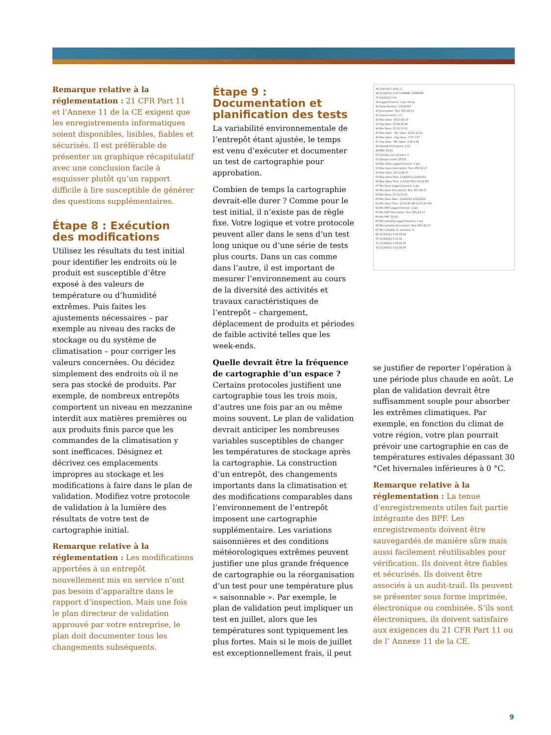Remarque relative à la réglementation : 21 CFR Part 11 et l’Annexe 11 de la CE exigent que les enregistrements informatiques soient disponibles, lisibles, fiables et sécurisés. Il est préférable de présenter un graphique récapitulatif avec une conclusion facile à esquisser plutôt qu’un rapport difficile à lire susceptible de générer des questions supplémentaires.
Étape 8 : Exécution des modifications
Utilisez les résultats du test initial pour identifier les endroits où le produit est susceptible d’être exposé à des valeurs de température ou d’humidité extrêmes. Puis faites les ajustements nécessaires – par exemple au niveau des racks de stockage ou du système de climatisation – pour corriger les valeurs concernées. Ou décidez simplement des endroits où il ne sera pas stocké de produits. Par exemple, de nombreux entrepôts comportent un niveau en mezzanine interdit aux matières premières ou aux produits finis parce que les commandes de la climatisation y sont inefficaces. Désignez et décrivez ces emplacements impropres au stockage et les modifications à faire dans le plan de validation. Modifiez votre protocole de validation à la lumière des résultats de votre test de cartographie initial.
Remarque relative à la réglementation : Les modifications apportées à un entrepôt nouvellement mis en service n’ont pas besoin d’apparaître dans le rapport d’inspection. Mais une fois le plan directeur de validation approuvé par votre entreprise, le plan doit documenter tous les changements subséquents.
Étape 9 : Documentation et planification des tests
La variabilité environnementale de l’entrepôt étant ajustée, le temps est venu d’exécuter et documenter un test de cartographie pour approbation.
Combien de temps la cartographie devrait-elle durer ? Comme pour le test initial, il n’existe pas de règle fixe. Votre logique et votre protocole peuvent aller dans le sens d’un test long unique ou d’une série de tests plus courts. Dans un cas comme dans l’autre, il est important de mesurer l’environnement au cours de la diversité des activités et travaux caractéristiques de l’entrepôt – chargement, déplacement de produits et périodes de faible activité telles que les week-ends.
Quelle devrait être la fréquence de cartographie d’un espace ?
Certains protocoles justifient une cartographie tous les trois mois, d’autres une fois par an ou même moins souvent. Le plan de validation devrait anticiper les nombreuses variables susceptibles de changer les températures de stockage après la cartographie. La construction d’un entrepôt, des changements importants dans la climatisation et des modifications comparables dans l’environnement de l’entrepôt imposent une cartographie supplémentaire. Les variations saisonnières et des conditions météorologiques extrêmes peuvent justifier une plus grande fréquence de cartographie ou la réorganisation d’un test pour une température plus « saisonnable ». Par exemple, le plan de validation peut impliquer un test en juillet, alors que les températures sont typiquement les plus fortes. Mais si le mois de juillet est exceptionnellement frais, il peut
34 Channel 1 Units: C
36 11/3/2011 1:00 CHANNEL SUMMARY
37 2/9/2012 0:00
38 Logger/Channel: 1-Jan Group
39 Serial Number: 11032003
40 Description: Test, RTU 29 17
41 Channel Units: C C
42 Max Value: 28.13 28.13
43 Avg Value: 20.46 20.46
44 Min Value: 15.51 15.51
45 Max Value - Min Value: 12.61 12.61
46 Max Value - Avg Value: 7.67 7.67
47 Avg Value - Min Value: 4.94 4.94
48 Standard Deviation: 2.53
49 MKT: 20.81
50 Lethality (in minutes): 0
51 Sample Count: 25719
52 Max Value Logger/Channel: 1-Jan
53 Max Value Description: Test, RTU 29 17
54 Max Value: 28.13 28.13
55 Max Value Date: 11/8/2011 11/8/2011
56 Max Value Time: 2:53:20 PM 2:53:20 PM
57 Min Value Logger/Channel: 1-Jan
58 Min Value Description: Test, RTU 29 17
59 Min Value: 15.51 15.51
60 Min Value Date: 1/16/2012 1/16/2012
61 Min Value Time: 12:03:20 AM 12:03:20 AM
62 Min MKT Logger/Channel: 1-Jan
63 Min MKT Description: Test, RTU 29 17
64 Min MKT: 20.81
65 Min Lethality Logger/Channel: 1-Jan
66 Min Lethality Description: Test, RTU 29 17
67 Min Lethality (in minutes): 0
69 11/3/2011 9:08 23.94
70 11/3/2011 9:13 24
71 11/3/2011 9:18 24.04
72 11/3/2011 9:23 24.06
se justifier de reporter l’opération à une période plus chaude en août. Le plan de validation devrait être suffisamment souple pour absorber les extrêmes climatiques. Par exemple, en fonction du climat de votre région, votre plan pourrait prévoir une cartographie en cas de températures estivales dépassant 30 °Cet hivernales inférieures à 0 °C.
Remarque relative à la réglementation : La tenue d’enregistrements utiles fait partie intégrante des BPF. Les enregistrements doivent être sauvegardés de manière sûre mais aussi facilement réutilisables pour vérification. Ils doivent être fiables et sécurisés. Ils doivent être associés à un audit-trail. Ils peuvent se présenter sous forme imprimée, électronique ou combinée. S’ils sont électroniques, ils doivent satisfaire aux exigences du 21 CFR Part 11 ou de l’ Annexe 11 de la CE.
9